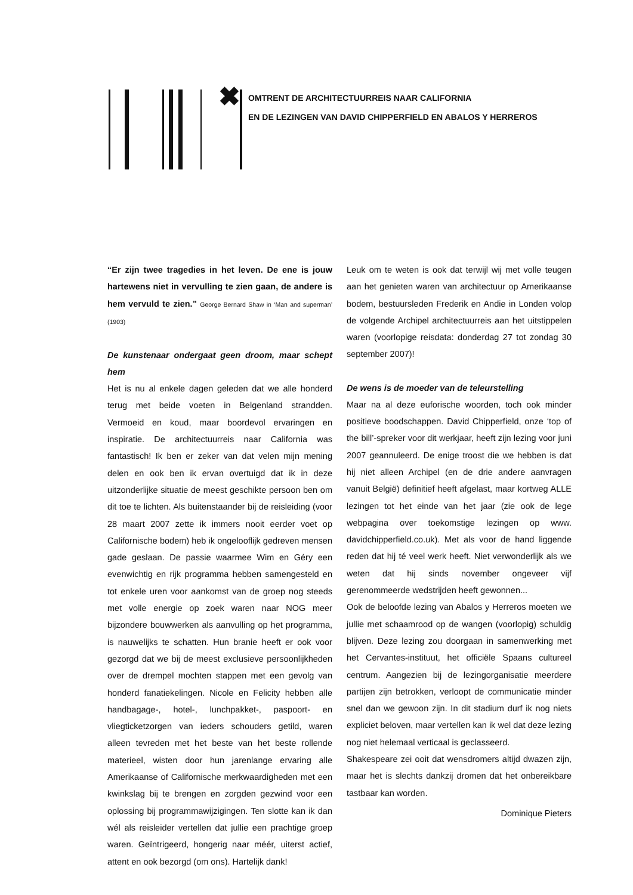✖
OMTRENT DE ARCHITECTUURREIS NAAR CALIFORNIA
EN DE LEZINGEN VAN DAVID CHIPPERFIELD EN ABALOS Y HERREROS
“Er zijn twee tragedies in het leven. De ene is jouw hartewens niet in vervulling te zien gaan, de andere is hem vervuld te zien.” George Bernard Shaw in ‘Man and superman’ (1903)
De kunstenaar ondergaat geen droom, maar schept hem
Het is nu al enkele dagen geleden dat we alle honderd terug met beide voeten in Belgenland strandden. Vermoeid en koud, maar boordevol ervaringen en inspiratie. De architectuurreis naar California was fantastisch! Ik ben er zeker van dat velen mijn mening delen en ook ben ik ervan overtuigd dat ik in deze uitzonderlijke situatie de meest geschikte persoon ben om dit toe te lichten. Als buitenstaander bij de reisleiding (voor 28 maart 2007 zette ik immers nooit eerder voet op Californische bodem) heb ik ongelooflijk gedreven mensen gade geslaan. De passie waarmee Wim en Géry een evenwichtig en rijk programma hebben samengesteld en tot enkele uren voor aankomst van de groep nog steeds met volle energie op zoek waren naar NOG meer bijzondere bouwwerken als aanvulling op het programma, is nauwelijks te schatten. Hun branie heeft er ook voor gezorgd dat we bij de meest exclusieve persoonlijkheden over de drempel mochten stappen met een gevolg van honderd fanatiekelingen. Nicole en Felicity hebben alle handbagage-, hotel-, lunchpakket-, paspoort- en vliegticketzorgen van ieders schouders getild, waren alleen tevreden met het beste van het beste rollende materieel, wisten door hun jarenlange ervaring alle Amerikaanse of Californische merkwaardigheden met een kwinkslag bij te brengen en zorgden gezwind voor een oplossing bij programmawijzigingen. Ten slotte kan ik dan wél als reisleider vertellen dat jullie een prachtige groep waren. Geïntrigeerd, hongerig naar méér, uiterst actief, attent en ook bezorgd (om ons). Hartelijk dank!
Leuk om te weten is ook dat terwijl wij met volle teugen aan het genieten waren van architectuur op Amerikaanse bodem, bestuursleden Frederik en Andie in Londen volop de volgende Archipel architectuurreis aan het uitstippelen waren (voorlopige reisdata: donderdag 27 tot zondag 30 september 2007)!
De wens is de moeder van de teleurstelling
Maar na al deze euforische woorden, toch ook minder positieve boodschappen. David Chipperfield, onze ‘top of the bill’-spreker voor dit werkjaar, heeft zijn lezing voor juni 2007 geannuleerd. De enige troost die we hebben is dat hij niet alleen Archipel (en de drie andere aanvragen vanuit België) definitief heeft afgelast, maar kortweg ALLE lezingen tot het einde van het jaar (zie ook de lege webpagina over toekomstige lezingen op www. davidchipperfield.co.uk). Met als voor de hand liggende reden dat hij té veel werk heeft. Niet verwonderlijk als we weten dat hij sinds november ongeveer vijf gerenommeerde wedstrijden heeft gewonnen...
Ook de beloofde lezing van Abalos y Herreros moeten we jullie met schaamrood op de wangen (voorlopig) schuldig blijven. Deze lezing zou doorgaan in samenwerking met het Cervantes-instituut, het officiële Spaans cultureel centrum. Aangezien bij de lezingorganisatie meerdere partijen zijn betrokken, verloopt de communicatie minder snel dan we gewoon zijn. In dit stadium durf ik nog niets expliciet beloven, maar vertellen kan ik wel dat deze lezing nog niet helemaal verticaal is geclasseerd.
Shakespeare zei ooit dat wensdromers altijd dwazen zijn, maar het is slechts dankzij dromen dat het onbereikbare tastbaar kan worden.
Dominique Pieters